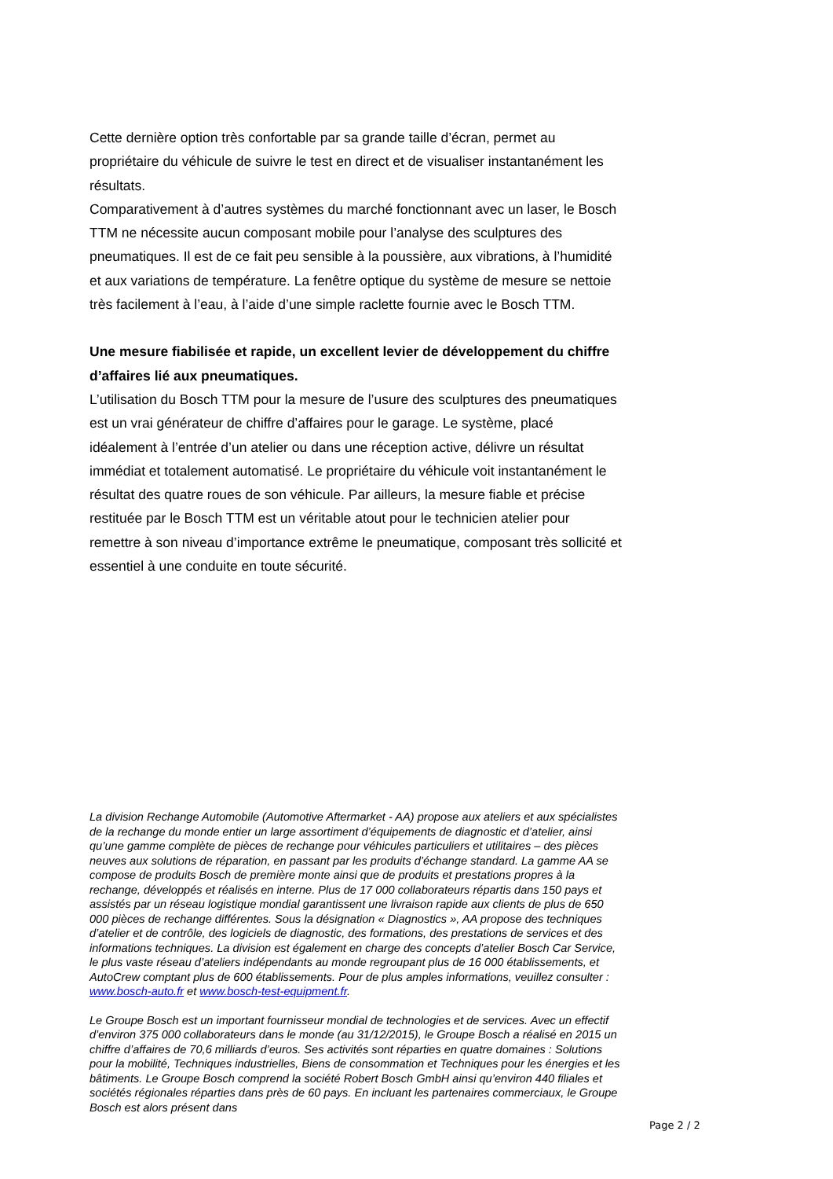Cette dernière option très confortable par sa grande taille d’écran, permet au propriétaire du véhicule de suivre le test en direct et de visualiser instantanément les résultats.
Comparativement à d’autres systèmes du marché fonctionnant avec un laser, le Bosch TTM ne nécessite aucun composant mobile pour l’analyse des sculptures des pneumatiques. Il est de ce fait peu sensible à la poussière, aux vibrations, à l’humidité et aux variations de température. La fenêtre optique du système de mesure se nettoie très facilement à l’eau, à l’aide d’une simple raclette fournie avec le Bosch TTM.
Une mesure fiabilisée et rapide, un excellent levier de développement du chiffre d’affaires lié aux pneumatiques.
L’utilisation du Bosch TTM pour la mesure de l’usure des sculptures des pneumatiques est un vrai générateur de chiffre d’affaires pour le garage. Le système, placé idéalement à l’entrée d’un atelier ou dans une réception active, délivre un résultat immédiat et totalement automatisé. Le propriétaire du véhicule voit instantanément le résultat des quatre roues de son véhicule. Par ailleurs, la mesure fiable et précise restituée par le Bosch TTM est un véritable atout pour le technicien atelier pour remettre à son niveau d’importance extrême le pneumatique, composant très sollicité et essentiel à une conduite en toute sécurité.
La division Rechange Automobile (Automotive Aftermarket - AA) propose aux ateliers et aux spécialistes de la rechange du monde entier un large assortiment d’équipements de diagnostic et d’atelier, ainsi qu’une gamme complète de pièces de rechange pour véhicules particuliers et utilitaires – des pièces neuves aux solutions de réparation, en passant par les produits d’échange standard. La gamme AA se compose de produits Bosch de première monte ainsi que de produits et prestations propres à la rechange, développés et réalisés en interne. Plus de 17 000 collaborateurs répartis dans 150 pays et assistés par un réseau logistique mondial garantissent une livraison rapide aux clients de plus de 650 000 pièces de rechange différentes. Sous la désignation « Diagnostics », AA propose des techniques d’atelier et de contrôle, des logiciels de diagnostic, des formations, des prestations de services et des informations techniques. La division est également en charge des concepts d’atelier Bosch Car Service, le plus vaste réseau d’ateliers indépendants au monde regroupant plus de 16 000 établissements, et AutoCrew comptant plus de 600 établissements. Pour de plus amples informations, veuillez consulter : www.bosch-auto.fr et www.bosch-test-equipment.fr.
Le Groupe Bosch est un important fournisseur mondial de technologies et de services. Avec un effectif d’environ 375 000 collaborateurs dans le monde (au 31/12/2015), le Groupe Bosch a réalisé en 2015 un chiffre d’affaires de 70,6 milliards d’euros. Ses activités sont réparties en quatre domaines : Solutions pour la mobilité, Techniques industrielles, Biens de consommation et Techniques pour les énergies et les bâtiments. Le Groupe Bosch comprend la société Robert Bosch GmbH ainsi qu’environ 440 filiales et sociétés régionales réparties dans près de 60 pays. En incluant les partenaires commerciaux, le Groupe Bosch est alors présent dans
Page 2 / 2